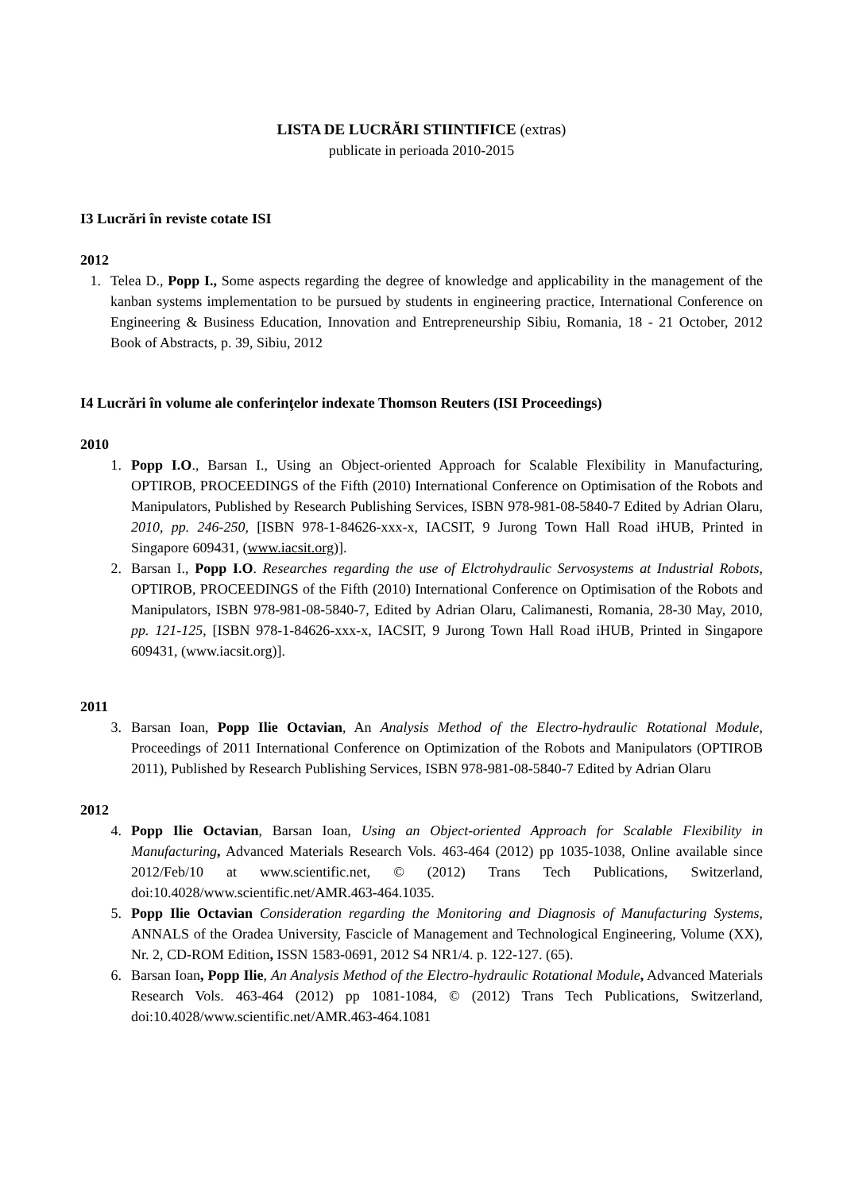LISTA DE LUCRĂRI STIINTIFICE (extras)
publicate in perioada 2010-2015
I3 Lucrări în reviste cotate ISI
2012
1. Telea D., Popp I., Some aspects regarding the degree of knowledge and applicability in the management of the kanban systems implementation to be pursued by students in engineering practice, International Conference on Engineering & Business Education, Innovation and Entrepreneurship Sibiu, Romania, 18 - 21 October, 2012 Book of Abstracts, p. 39, Sibiu, 2012
I4 Lucrări în volume ale conferinţelor indexate Thomson Reuters (ISI Proceedings)
2010
1. Popp I.O., Barsan I., Using an Object-oriented Approach for Scalable Flexibility in Manufacturing, OPTIROB, PROCEEDINGS of the Fifth (2010) International Conference on Optimisation of the Robots and Manipulators, Published by Research Publishing Services, ISBN 978-981-08-5840-7 Edited by Adrian Olaru, 2010, pp. 246-250, [ISBN 978-1-84626-xxx-x, IACSIT, 9 Jurong Town Hall Road iHUB, Printed in Singapore 609431, (www.iacsit.org)].
2. Barsan I., Popp I.O. Researches regarding the use of Elctrohydraulic Servosystems at Industrial Robots, OPTIROB, PROCEEDINGS of the Fifth (2010) International Conference on Optimisation of the Robots and Manipulators, ISBN 978-981-08-5840-7, Edited by Adrian Olaru, Calimanesti, Romania, 28-30 May, 2010, pp. 121-125, [ISBN 978-1-84626-xxx-x, IACSIT, 9 Jurong Town Hall Road iHUB, Printed in Singapore 609431, (www.iacsit.org)].
2011
3. Barsan Ioan, Popp Ilie Octavian, An Analysis Method of the Electro-hydraulic Rotational Module, Proceedings of 2011 International Conference on Optimization of the Robots and Manipulators (OPTIROB 2011), Published by Research Publishing Services, ISBN 978-981-08-5840-7 Edited by Adrian Olaru
2012
4. Popp Ilie Octavian, Barsan Ioan, Using an Object-oriented Approach for Scalable Flexibility in Manufacturing, Advanced Materials Research Vols. 463-464 (2012) pp 1035-1038, Online available since 2012/Feb/10 at www.scientific.net, © (2012) Trans Tech Publications, Switzerland, doi:10.4028/www.scientific.net/AMR.463-464.1035.
5. Popp Ilie Octavian Consideration regarding the Monitoring and Diagnosis of Manufacturing Systems, ANNALS of the Oradea University, Fascicle of Management and Technological Engineering, Volume (XX), Nr. 2, CD-ROM Edition, ISSN 1583-0691, 2012 S4 NR1/4. p. 122-127. (65).
6. Barsan Ioan, Popp Ilie, An Analysis Method of the Electro-hydraulic Rotational Module, Advanced Materials Research Vols. 463-464 (2012) pp 1081-1084, © (2012) Trans Tech Publications, Switzerland, doi:10.4028/www.scientific.net/AMR.463-464.1081